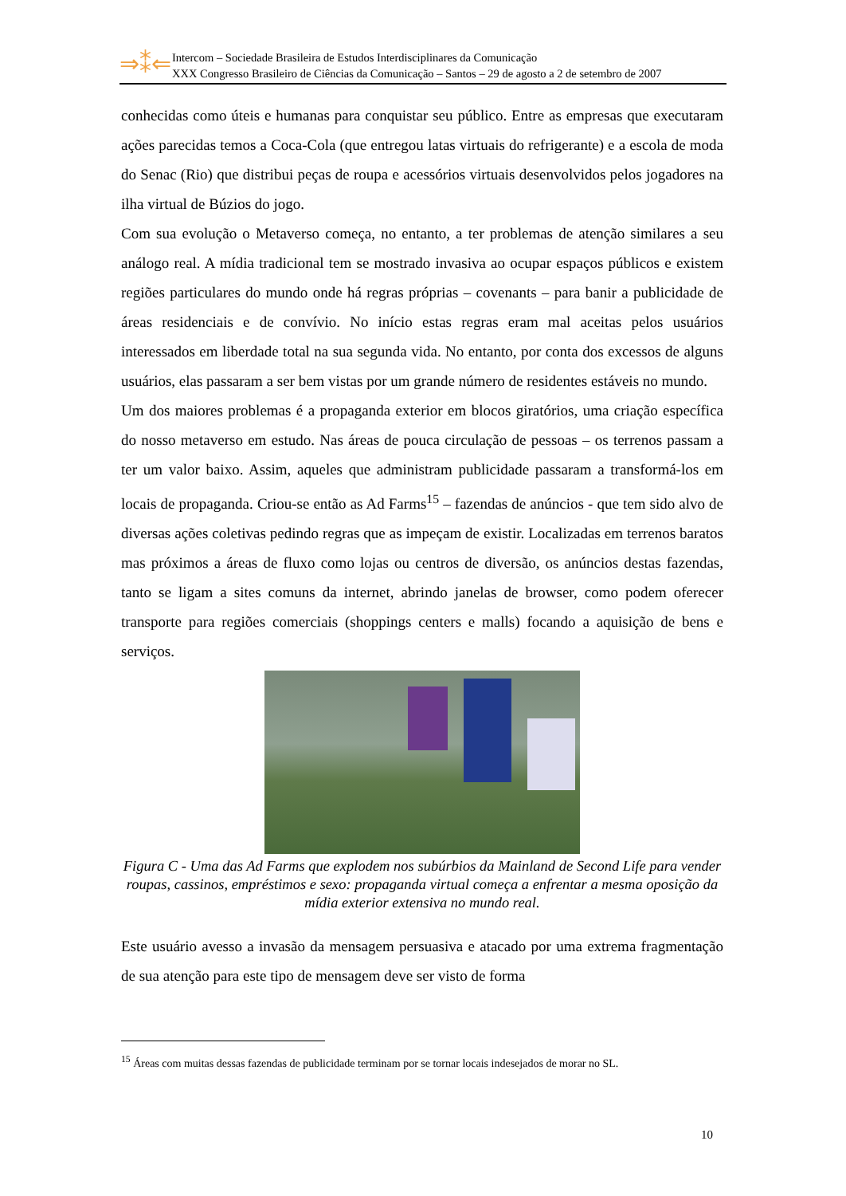⇒⁑⇐
Intercom – Sociedade Brasileira de Estudos Interdisciplinares da Comunicação
XXX Congresso Brasileiro de Ciências da Comunicação – Santos – 29 de agosto a 2 de setembro de 2007
conhecidas como úteis e humanas para conquistar seu público. Entre as empresas que executaram ações parecidas temos a Coca-Cola (que entregou latas virtuais do refrigerante) e a escola de moda do Senac (Rio) que distribui peças de roupa e acessórios virtuais desenvolvidos pelos jogadores na ilha virtual de Búzios do jogo.
Com sua evolução o Metaverso começa, no entanto, a ter problemas de atenção similares a seu análogo real. A mídia tradicional tem se mostrado invasiva ao ocupar espaços públicos e existem regiões particulares do mundo onde há regras próprias – covenants – para banir a publicidade de áreas residenciais e de convívio. No início estas regras eram mal aceitas pelos usuários interessados em liberdade total na sua segunda vida. No entanto, por conta dos excessos de alguns usuários, elas passaram a ser bem vistas por um grande número de residentes estáveis no mundo.
Um dos maiores problemas é a propaganda exterior em blocos giratórios, uma criação específica do nosso metaverso em estudo. Nas áreas de pouca circulação de pessoas – os terrenos passam a ter um valor baixo. Assim, aqueles que administram publicidade passaram a transformá-los em locais de propaganda. Criou-se então as Ad Farms<sup>15</sup> – fazendas de anúncios - que tem sido alvo de diversas ações coletivas pedindo regras que as impeçam de existir. Localizadas em terrenos baratos mas próximos a áreas de fluxo como lojas ou centros de diversão, os anúncios destas fazendas, tanto se ligam a sites comuns da internet, abrindo janelas de browser, como podem oferecer transporte para regiões comerciais (shoppings centers e malls) focando a aquisição de bens e serviços.
Figura C - Uma das Ad Farms que explodem nos subúrbios da Mainland de Second Life para vender roupas, cassinos, empréstimos e sexo: propaganda virtual começa a enfrentar a mesma oposição da mídia exterior extensiva no mundo real.
Este usuário avesso a invasão da mensagem persuasiva e atacado por uma extrema fragmentação de sua atenção para este tipo de mensagem deve ser visto de forma
<sup>15</sup> Áreas com muitas dessas fazendas de publicidade terminam por se tornar locais indesejados de morar no SL.
10